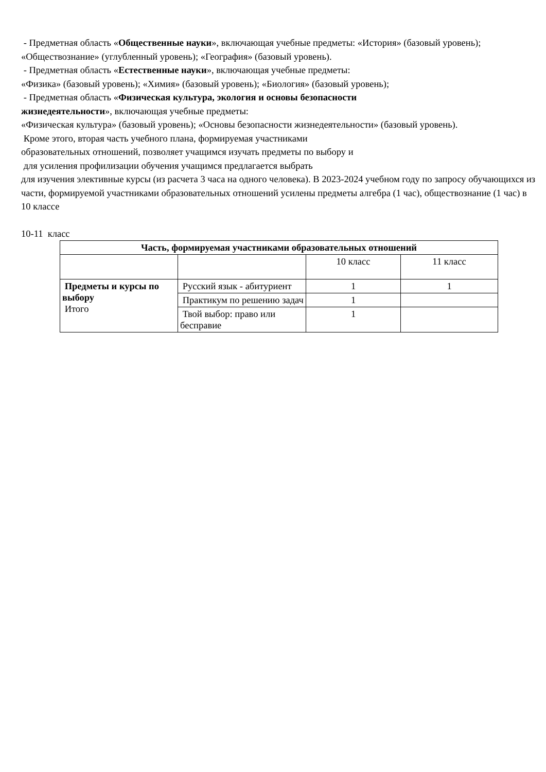- Предметная область «Общественные науки», включающая учебные предметы: «История» (базовый уровень); «Обществознание» (углубленный уровень); «География» (базовый уровень).
- Предметная область «Естественные науки», включающая учебные предметы:
«Физика» (базовый уровень); «Химия» (базовый уровень); «Биология» (базовый уровень);
- Предметная область «Физическая культура, экология и основы безопасности
жизнедеятельности», включающая учебные предметы:
«Физическая культура» (базовый уровень); «Основы безопасности жизнедеятельности» (базовый уровень).
Кроме этого, вторая часть учебного плана, формируемая участниками
образовательных отношений, позволяет учащимся изучать предметы по выбору и
для усиления профилизации обучения учащимся предлагается выбрать
для изучения элективные курсы (из расчета 3 часа на одного человека). В 2023-2024 учебном году по запросу обучающихся из части, формируемой участниками образовательных отношений усилены предметы алгебра (1 час), обществознание (1 час) в 10 классе
10-11 класс
| Часть, формируемая участниками образовательных отношений | | | |
| --- | --- | --- | --- |
| | | 10 класс | 11 класс |
| Предметы и курсы по выбору Итого | Русский язык - абитуриент | 1 | 1 |
| | Практикум по решению задач | 1 | |
| | Твой выбор: право или бесправие | 1 | |